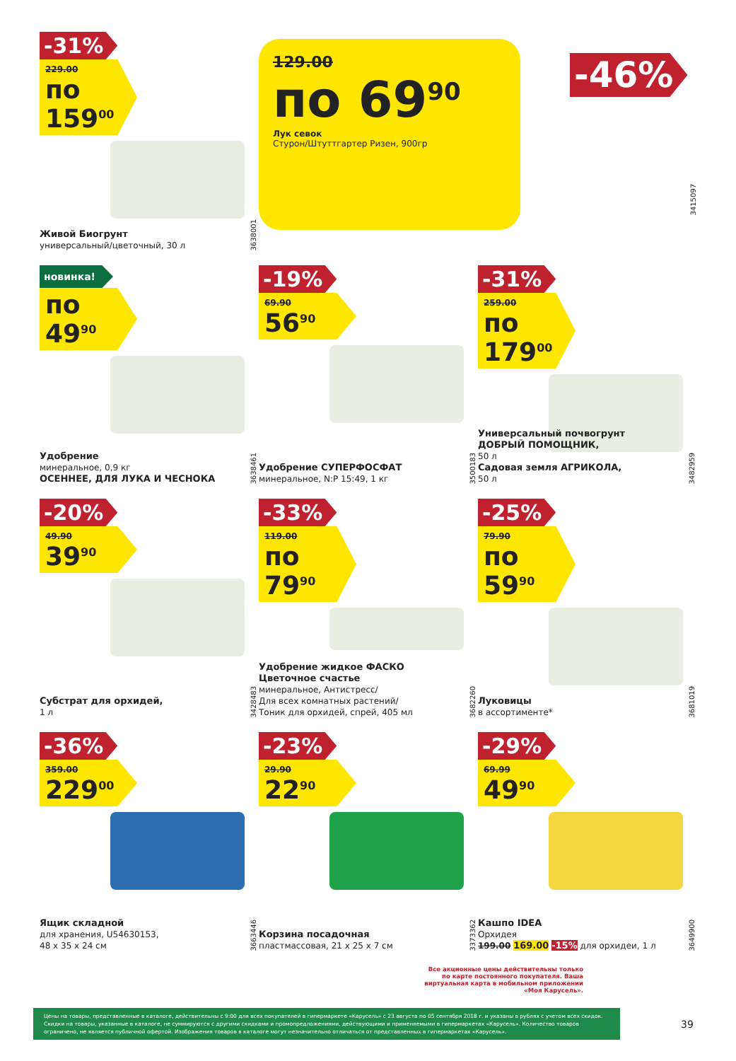-31%
229.00
по 159<sup>00</sup>
Живой Биогрунт
универсальный/цветочный, 30 л
3638001
129.00
по 69<sup>90</sup>
Лук севок
Стурон/Штуттгартер Ризен, 900гр
-46%
3415097
новинка!
по 49<sup>90</sup>
Удобрение
минеральное, 0,9 кг
ОСЕННЕЕ, ДЛЯ ЛУКА И ЧЕСНОКА
3638461
-19%
69.90
56<sup>90</sup>
Удобрение СУПЕРФОСФАТ
минеральное, N:P 15:49, 1 кг
3500183
-31%
259.00
по 179<sup>00</sup>
Универсальный почвогрунт ДОБРЫЙ ПОМОЩНИК,
50 л
Садовая земля АГРИКОЛА,
50 л
3482959
-20%
49.90
39<sup>90</sup>
Субстрат для орхидей,
1 л
3428483
-33%
119.00
по 79<sup>90</sup>
Удобрение жидкое ФАСКО Цветочное счастье
минеральное, Антистресс/
Для всех комнатных растений/
Тоник для орхидей, спрей, 405 мл
3682260
-25%
79.90
по 59<sup>90</sup>
Луковицы
в ассортименте*
3681019
-36%
359.00
229<sup>00</sup>
Ящик складной
для хранения, U54630153,
48 x 35 x 24 см
3663446
-23%
29.90
22<sup>90</sup>
Корзина посадочная
пластмассовая, 21 x 25 x 7 см
3373362
-29%
69.99
49<sup>90</sup>
Кашпо IDEA
Орхидея
199.00 169.00 -15% для орхидеи, 1 л
3649900
Все акционные цены действительны только по карте постоянного покупателя. Ваша виртуальная карта в мобильном приложении «Моя Карусель».
Цены на товары, представленные в каталоге, действительны с 9:00 для всех покупателей в гипермаркете «Карусель» с 23 августа по 05 сентября 2018 г. и указаны в рублях с учетом всех скидок. Скидки на товары, указанные в каталоге, не суммируются с другими скидками и промопредложениями, действующими и применяемыми в гипермаркетах «Карусель». Количество товаров ограничено, не является публичной офертой. Изображения товаров в каталоге могут незначительно отличаться от представленных в гипермаркетах «Карусель».
39